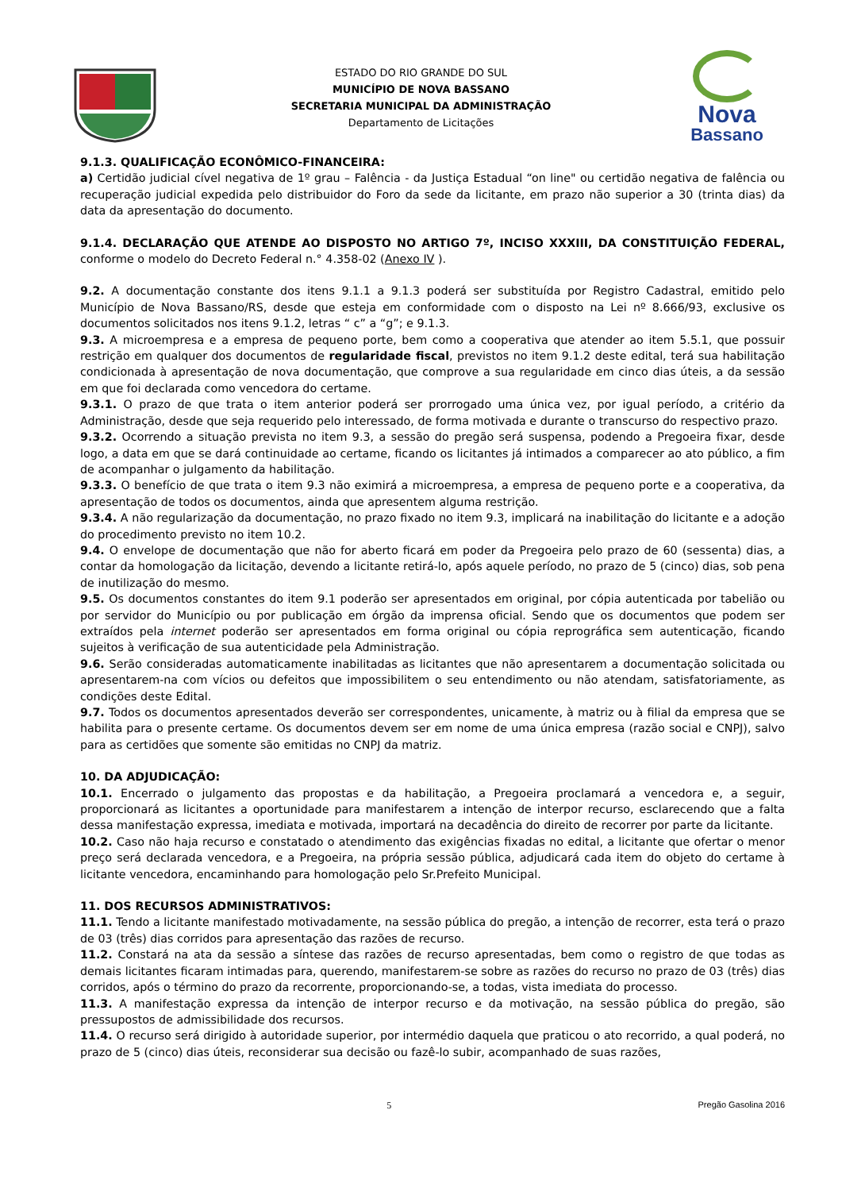ESTADO DO RIO GRANDE DO SUL
MUNICÍPIO DE NOVA BASSANO
SECRETARIA MUNICIPAL DA ADMINISTRAÇÃO
Departamento de Licitações
Nova
Bassano
9.1.3. QUALIFICAÇÃO ECONÔMICO-FINANCEIRA:
a) Certidão judicial cível negativa de 1º grau – Falência - da Justiça Estadual “on line" ou certidão negativa de falência ou recuperação judicial expedida pelo distribuidor do Foro da sede da licitante, em prazo não superior a 30 (trinta dias) da data da apresentação do documento.
9.1.4. DECLARAÇÃO QUE ATENDE AO DISPOSTO NO ARTIGO 7º, INCISO XXXIII, DA CONSTITUIÇÃO FEDERAL, conforme o modelo do Decreto Federal n.° 4.358-02 (Anexo IV ).
9.2. A documentação constante dos itens 9.1.1 a 9.1.3 poderá ser substituída por Registro Cadastral, emitido pelo Município de Nova Bassano/RS, desde que esteja em conformidade com o disposto na Lei nº 8.666/93, exclusive os documentos solicitados nos itens 9.1.2, letras “ c” a “g”; e 9.1.3.
9.3. A microempresa e a empresa de pequeno porte, bem como a cooperativa que atender ao item 5.5.1, que possuir restrição em qualquer dos documentos de regularidade fiscal, previstos no item 9.1.2 deste edital, terá sua habilitação condicionada à apresentação de nova documentação, que comprove a sua regularidade em cinco dias úteis, a da sessão em que foi declarada como vencedora do certame.
9.3.1. O prazo de que trata o item anterior poderá ser prorrogado uma única vez, por igual período, a critério da Administração, desde que seja requerido pelo interessado, de forma motivada e durante o transcurso do respectivo prazo.
9.3.2. Ocorrendo a situação prevista no item 9.3, a sessão do pregão será suspensa, podendo a Pregoeira fixar, desde logo, a data em que se dará continuidade ao certame, ficando os licitantes já intimados a comparecer ao ato público, a fim de acompanhar o julgamento da habilitação.
9.3.3. O benefício de que trata o item 9.3 não eximirá a microempresa, a empresa de pequeno porte e a cooperativa, da apresentação de todos os documentos, ainda que apresentem alguma restrição.
9.3.4. A não regularização da documentação, no prazo fixado no item 9.3, implicará na inabilitação do licitante e a adoção do procedimento previsto no item 10.2.
9.4. O envelope de documentação que não for aberto ficará em poder da Pregoeira pelo prazo de 60 (sessenta) dias, a contar da homologação da licitação, devendo a licitante retirá-lo, após aquele período, no prazo de 5 (cinco) dias, sob pena de inutilização do mesmo.
9.5. Os documentos constantes do item 9.1 poderão ser apresentados em original, por cópia autenticada por tabelião ou por servidor do Município ou por publicação em órgão da imprensa oficial. Sendo que os documentos que podem ser extraídos pela internet poderão ser apresentados em forma original ou cópia reprográfica sem autenticação, ficando sujeitos à verificação de sua autenticidade pela Administração.
9.6. Serão consideradas automaticamente inabilitadas as licitantes que não apresentarem a documentação solicitada ou apresentarem-na com vícios ou defeitos que impossibilitem o seu entendimento ou não atendam, satisfatoriamente, as condições deste Edital.
9.7. Todos os documentos apresentados deverão ser correspondentes, unicamente, à matriz ou à filial da empresa que se habilita para o presente certame. Os documentos devem ser em nome de uma única empresa (razão social e CNPJ), salvo para as certidões que somente são emitidas no CNPJ da matriz.
10. DA ADJUDICAÇÃO:
10.1. Encerrado o julgamento das propostas e da habilitação, a Pregoeira proclamará a vencedora e, a seguir, proporcionará as licitantes a oportunidade para manifestarem a intenção de interpor recurso, esclarecendo que a falta dessa manifestação expressa, imediata e motivada, importará na decadência do direito de recorrer por parte da licitante.
10.2. Caso não haja recurso e constatado o atendimento das exigências fixadas no edital, a licitante que ofertar o menor preço será declarada vencedora, e a Pregoeira, na própria sessão pública, adjudicará cada item do objeto do certame à licitante vencedora, encaminhando para homologação pelo Sr.Prefeito Municipal.
11. DOS RECURSOS ADMINISTRATIVOS:
11.1. Tendo a licitante manifestado motivadamente, na sessão pública do pregão, a intenção de recorrer, esta terá o prazo de 03 (três) dias corridos para apresentação das razões de recurso.
11.2. Constará na ata da sessão a síntese das razões de recurso apresentadas, bem como o registro de que todas as demais licitantes ficaram intimadas para, querendo, manifestarem-se sobre as razões do recurso no prazo de 03 (três) dias corridos, após o término do prazo da recorrente, proporcionando-se, a todas, vista imediata do processo.
11.3. A manifestação expressa da intenção de interpor recurso e da motivação, na sessão pública do pregão, são pressupostos de admissibilidade dos recursos.
11.4. O recurso será dirigido à autoridade superior, por intermédio daquela que praticou o ato recorrido, a qual poderá, no prazo de 5 (cinco) dias úteis, reconsiderar sua decisão ou fazê-lo subir, acompanhado de suas razões,
5 Pregão Gasolina 2016